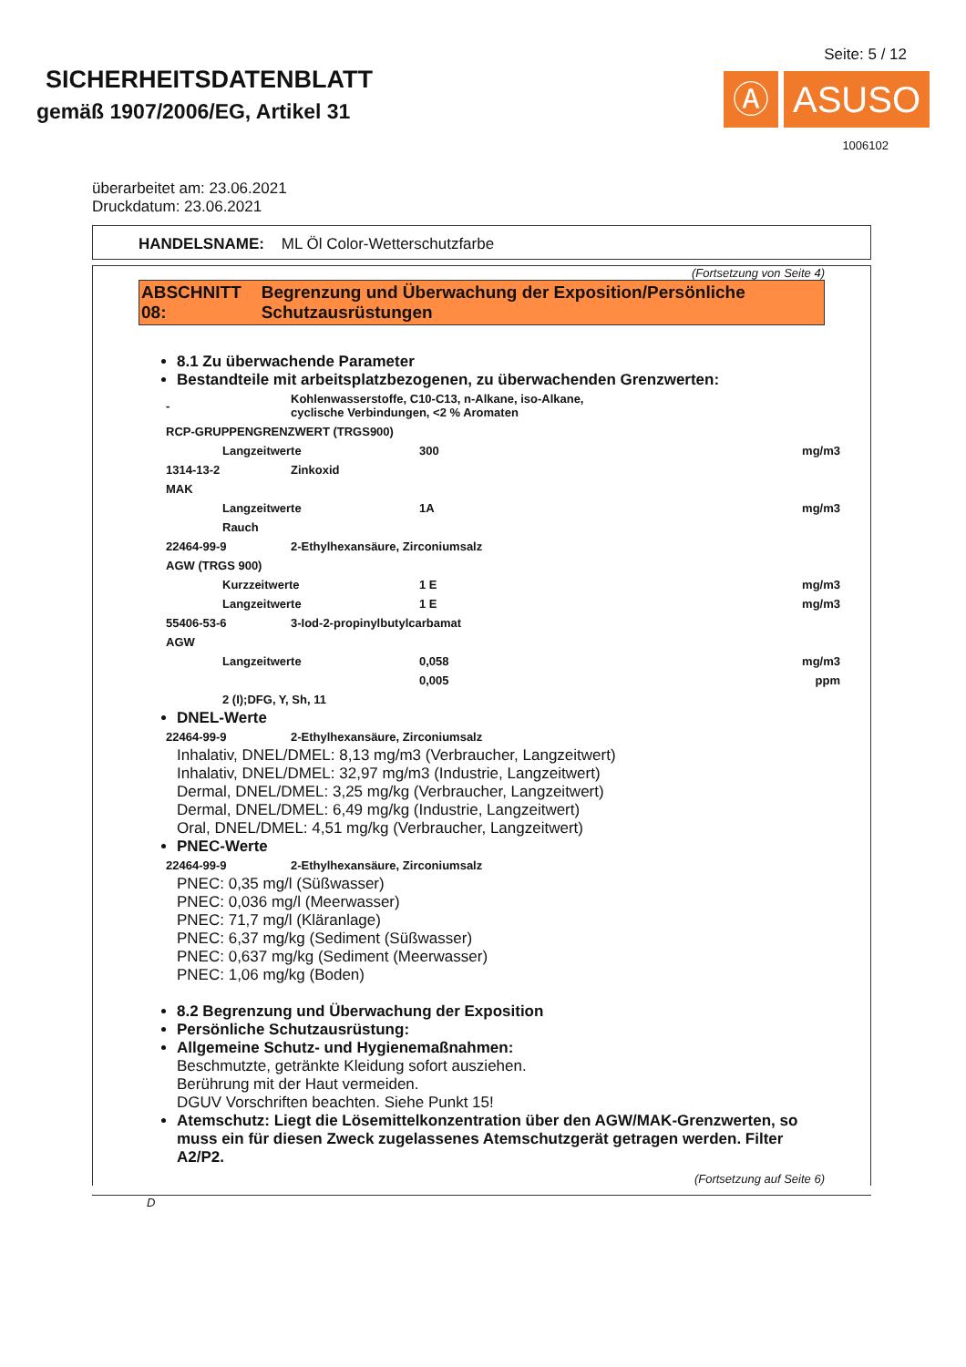SICHERHEITSDATENBLATT
gemäß 1907/2006/EG, Artikel 31
Seite: 5 / 12
Ⓐ ASUSO
1006102
überarbeitet am: 23.06.2021
Druckdatum: 23.06.2021
HANDELSNAME: ML Öl Color-Wetterschutzfarbe
(Fortsetzung von Seite 4)
ABSCHNITT 08: Begrenzung und Überwachung der Exposition/Persönliche Schutzausrüstungen
8.1 Zu überwachende Parameter
Bestandteile mit arbeitsplatzbezogenen, zu überwachenden Grenzwerten:
| - | | Kohlenwasserstoffe, C10-C13, n-Alkane, iso-Alkane, cyclische Verbindungen, <2 % Aromaten | | |
| RCP-GRUPPENGRENZWERT (TRGS900) | | | | |
| | Langzeitwerte | | 300 | mg/m3 |
| 1314-13-2 | | Zinkoxid | | |
| MAK | | | | |
| | Langzeitwerte | | 1A | mg/m3 |
| | Rauch | | | |
| 22464-99-9 | | 2-Ethylhexansäure, Zirconiumsalz | | |
| AGW (TRGS 900) | | | | |
| | Kurzzeitwerte | | 1 E | mg/m3 |
| | Langzeitwerte | | 1 E | mg/m3 |
| 55406-53-6 | | 3-Iod-2-propinylbutylcarbamat | | |
| AGW | | | | |
| | Langzeitwerte | | 0,058 | mg/m3 |
| | | | 0,005 | ppm |
| | 2 (I);DFG, Y, Sh, 11 | | | |
DNEL-Werte
| 22464-99-9 | 2-Ethylhexansäure, Zirconiumsalz |
Inhalativ, DNEL/DMEL: 8,13 mg/m3 (Verbraucher, Langzeitwert)
Inhalativ, DNEL/DMEL: 32,97 mg/m3 (Industrie, Langzeitwert)
Dermal, DNEL/DMEL: 3,25 mg/kg (Verbraucher, Langzeitwert)
Dermal, DNEL/DMEL: 6,49 mg/kg (Industrie, Langzeitwert)
Oral, DNEL/DMEL: 4,51 mg/kg (Verbraucher, Langzeitwert)
PNEC-Werte
| 22464-99-9 | 2-Ethylhexansäure, Zirconiumsalz |
PNEC: 0,35 mg/l (Süßwasser)
PNEC: 0,036 mg/l (Meerwasser)
PNEC: 71,7 mg/l (Kläranlage)
PNEC: 6,37 mg/kg (Sediment (Süßwasser)
PNEC: 0,637 mg/kg (Sediment (Meerwasser)
PNEC: 1,06 mg/kg (Boden)
8.2 Begrenzung und Überwachung der Exposition
Persönliche Schutzausrüstung:
Allgemeine Schutz- und Hygienemaßnahmen:
Beschmutzte, getränkte Kleidung sofort ausziehen.
Berührung mit der Haut vermeiden.
DGUV Vorschriften beachten. Siehe Punkt 15!
Atemschutz: Liegt die Lösemittelkonzentration über den AGW/MAK-Grenzwerten, so muss ein für diesen Zweck zugelassenes Atemschutzgerät getragen werden. Filter A2/P2.
(Fortsetzung auf Seite 6)
D